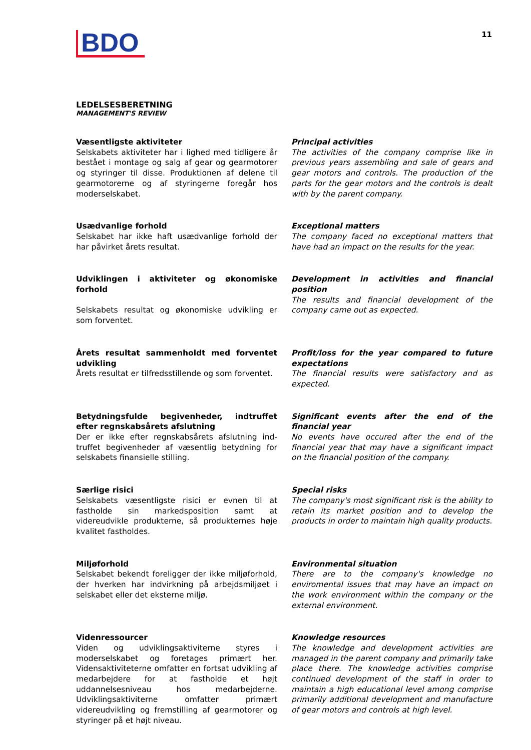BDO
11
LEDELSESBERETNING
MANAGEMENT'S REVIEW
Væsentligste aktiviteter
Selskabets aktiviteter har i lighed med tidligere år bestået i montage og salg af gear og gearmotorer og styringer til disse. Produktionen af delene til gearmotorerne og af styringerne foregår hos moderselskabet.
Principal activities
The activities of the company comprise like in previous years assembling and sale of gears and gear motors and controls. The production of the parts for the gear motors and the controls is dealt with by the parent company.
Usædvanlige forhold
Selskabet har ikke haft usædvanlige forhold der har påvirket årets resultat.
Exceptional matters
The company faced no exceptional matters that have had an impact on the results for the year.
Udviklingen i aktiviteter og økonomiske forhold
Selskabets resultat og økonomiske udvikling er som forventet.
Development in activities and financial position
The results and financial development of the company came out as expected.
Årets resultat sammenholdt med forventet udvikling
Årets resultat er tilfredsstillende og som forventet.
Profit/loss for the year compared to future expectations
The financial results were satisfactory and as expected.
Betydningsfulde begivenheder, indtruffet efter regnskabsårets afslutning
Der er ikke efter regnskabsårets afslutning ind-truffet begivenheder af væsentlig betydning for selskabets finansielle stilling.
Significant events after the end of the financial year
No events have occured after the end of the financial year that may have a significant impact on the financial position of the company.
Særlige risici
Selskabets væsentligste risici er evnen til at fastholde sin markedsposition samt at videreudvikle produkterne, så produkternes høje kvalitet fastholdes.
Special risks
The company's most significant risk is the ability to retain its market position and to develop the products in order to maintain high quality products.
Miljøforhold
Selskabet bekendt foreligger der ikke miljøforhold, der hverken har indvirkning på arbejdsmiljøet i selskabet eller det eksterne miljø.
Environmental situation
There are to the company's knowledge no enviromental issues that may have an impact on the work environment within the company or the external environment.
Videnressourcer
Viden og udviklingsaktiviterne styres i moderselskabet og foretages primært her. Vidensaktiviteterne omfatter en fortsat udvikling af medarbejdere for at fastholde et højt uddannelsesniveau hos medarbejderne. Udviklingsaktiviterne omfatter primært videreudvikling og fremstilling af gearmotorer og styringer på et højt niveau.
Knowledge resources
The knowledge and development activities are managed in the parent company and primarily take place there. The knowledge activities comprise continued development of the staff in order to maintain a high educational level among comprise primarily additional development and manufacture of gear motors and controls at high level.